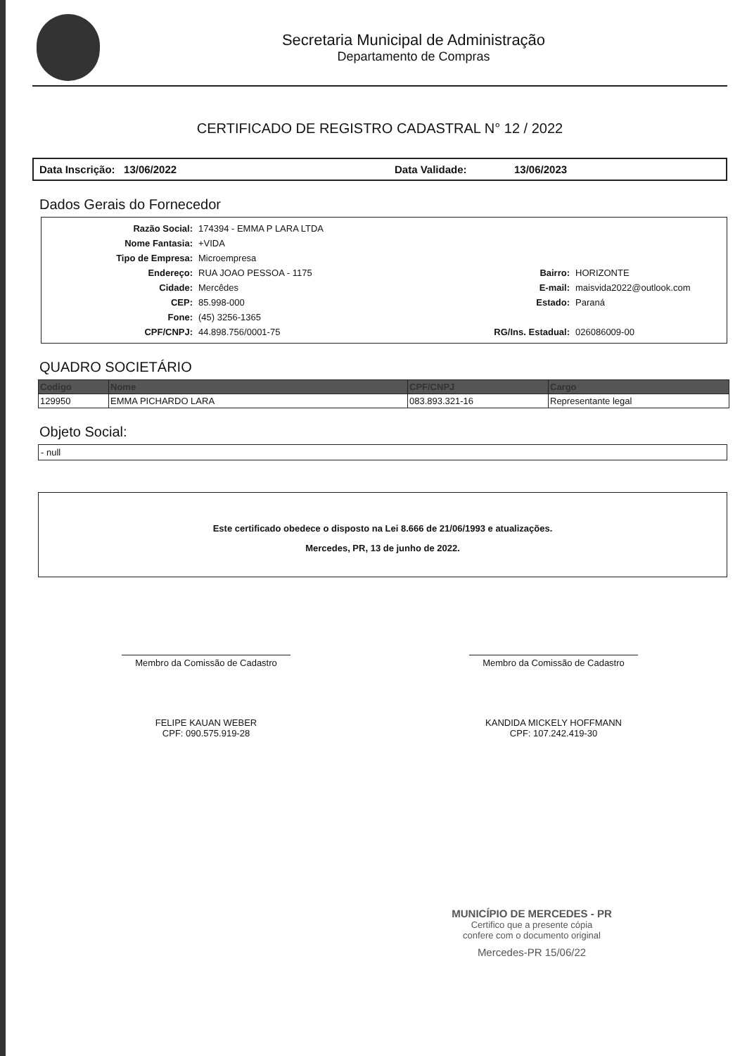Secretaria Municipal de Administração
Departamento de Compras
CERTIFICADO DE REGISTRO CADASTRAL N° 12 / 2022
Data Inscrição: 13/06/2022 Data Validade: 13/06/2023
Dados Gerais do Fornecedor
| Razão Social: | 174394 - EMMA P LARA LTDA | | |
| Nome Fantasia: | +VIDA | | |
| Tipo de Empresa: | Microempresa | | |
| Endereço: | RUA JOAO PESSOA - 1175 | Bairro: | HORIZONTE |
| Cidade: | Mercêdes | E-mail: | maisvida2022@outlook.com |
| CEP: | 85.998-000 | Estado: | Paraná |
| Fone: | (45) 3256-1365 | | |
| CPF/CNPJ: | 44.898.756/0001-75 | RG/Ins. Estadual: | 026086009-00 |
QUADRO SOCIETÁRIO
| Codigo | Nome | CPF/CNPJ | Cargo |
| --- | --- | --- | --- |
| 129950 | EMMA PICHARDO LARA | 083.893.321-16 | Representante legal |
Objeto Social:
- null
Este certificado obedece o disposto na Lei 8.666 de 21/06/1993 e atualizações.
Mercedes, PR, 13 de junho de 2022.
Membro da Comissão de Cadastro
FELIPE KAUAN WEBER
CPF: 090.575.919-28
Membro da Comissão de Cadastro
KANDIDA MICKELY HOFFMANN
CPF: 107.242.419-30
MUNICÍPIO DE MERCEDES - PR
Certifico que a presente cópia
confere com o documento original
Mercedes-PR 15/06/22